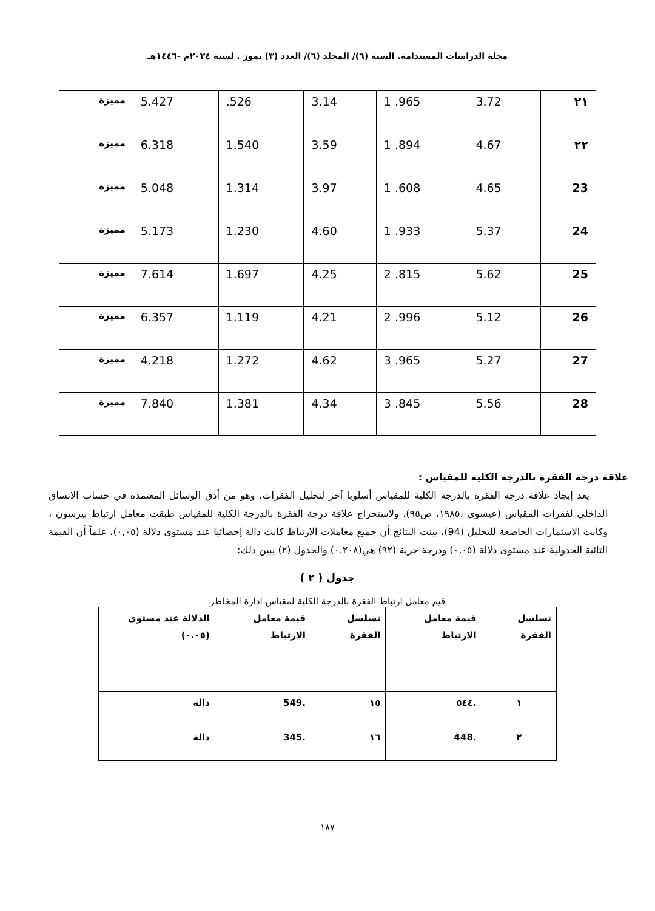مجلة الدراسات المستدامة. السنة (٦)/ المجلد (٦)/ العدد (٣) تموز . لسنة ٢٠٢٤م -١٤٤٦هـ
| ٢١ | 3.72 | 1 .965 | 3.14 | .526 | 5.427 | مميزة |
| ٢٢ | 4.67 | 1 .894 | 3.59 | 1.540 | 6.318 | مميزة |
| 23 | 4.65 | 1 .608 | 3.97 | 1.314 | 5.048 | مميزة |
| 24 | 5.37 | 1 .933 | 4.60 | 1.230 | 5.173 | مميزة |
| 25 | 5.62 | 2 .815 | 4.25 | 1.697 | 7.614 | مميزة |
| 26 | 5.12 | 2 .996 | 4.21 | 1.119 | 6.357 | مميزة |
| 27 | 5.27 | 3 .965 | 4.62 | 1.272 | 4.218 | مميزة |
| 28 | 5.56 | 3 .845 | 4.34 | 1.381 | 7.840 | مميزة |
علاقة درجة الفقرة بالدرجة الكلية للمقياس :
يعد إيجاد علاقة درجة الفقرة بالدرجة الكلية للمقياس أسلوبا آخر لتحليل الفقرات، وهو من أدق الوسائل المعتمدة في حساب الاتساق الداخلي لفقرات المقياس (عيسوي ،١٩٨٥، ص٩٥)، ولاستخراج علاقة درجة الفقرة بالدرجة الكلية للمقياس طبقت معامل ارتباط بيرسون ، وكانت الاستمارات الخاضعة للتحليل (94)، بينت النتائج أن جميع معاملات الارتباط كانت دالة إحصائيا عند مستوى دلالة (٠,٠٥)، علماً أن القيمة التائية الجدولية عند مستوى دلالة (٠,٠٥) ودرجة حرية (٩٢) هي(٠.٢٠٨) والجدول (٢) يبين ذلك:
جدول ( ٢ )
قيم معامل ارتباط الفقرة بالدرجة الكلية لمقياس ادارة المخاطر
| تسلسل الفقرة | قيمة معامل الارتباط | تسلسل الفقرة | قيمة معامل الارتباط | الدلالة عند مستوى (٠.٠٥) |
| --- | --- | --- | --- | --- |
| ١ | .٥٤٤ | ١٥ | .549 | دالة |
| ٢ | .448 | ١٦ | .345 | دالة |
١٨٧